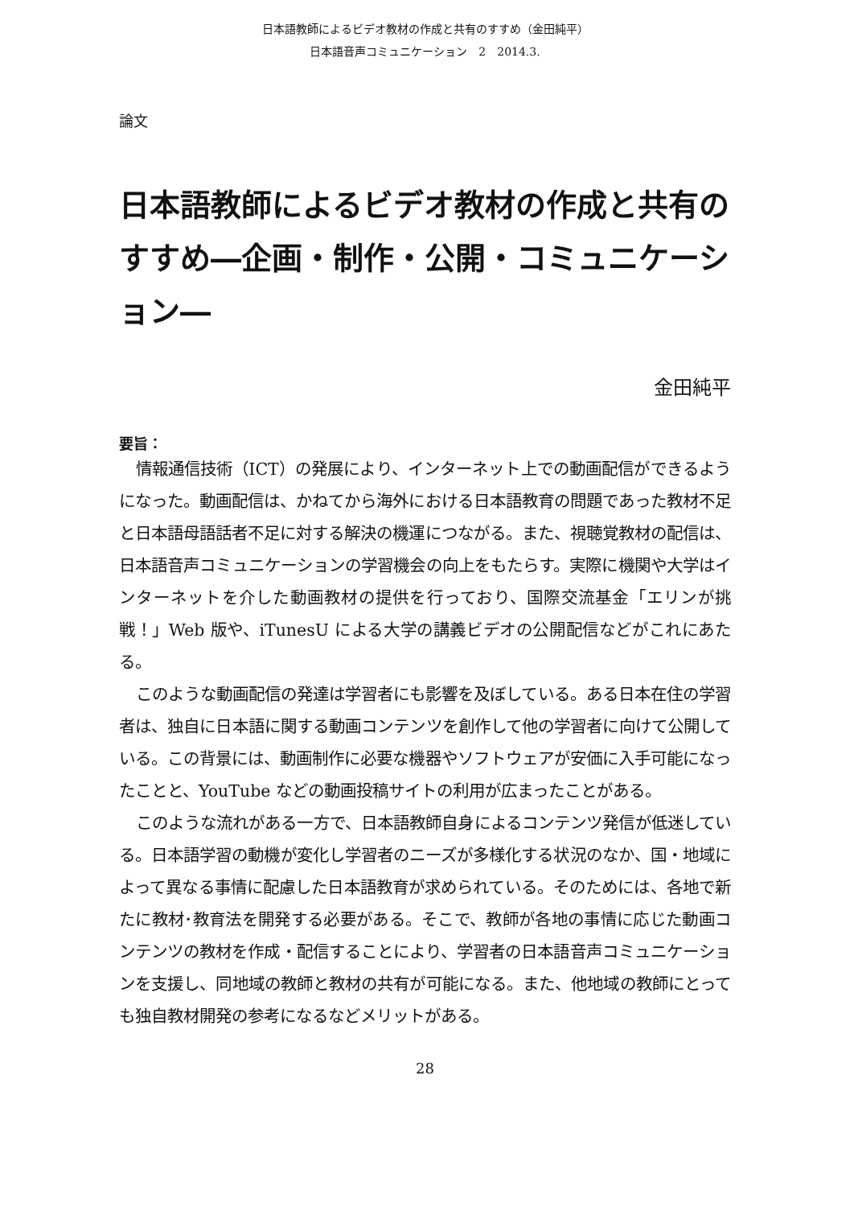日本語教師によるビデオ教材の作成と共有のすすめ（金田純平）
日本語音声コミュニケーション　2　2014.3.
論文
日本語教師によるビデオ教材の作成と共有のすすめ―企画・制作・公開・コミュニケーション―
金田純平
要旨：
情報通信技術（ICT）の発展により、インターネット上での動画配信ができるようになった。動画配信は、かねてから海外における日本語教育の問題であった教材不足と日本語母語話者不足に対する解決の機運につながる。また、視聴覚教材の配信は、日本語音声コミュニケーションの学習機会の向上をもたらす。実際に機関や大学はインターネットを介した動画教材の提供を行っており、国際交流基金「エリンが挑戦！」Web 版や、iTunesU による大学の講義ビデオの公開配信などがこれにあたる。
このような動画配信の発達は学習者にも影響を及ぼしている。ある日本在住の学習者は、独自に日本語に関する動画コンテンツを創作して他の学習者に向けて公開している。この背景には、動画制作に必要な機器やソフトウェアが安価に入手可能になったことと、YouTube などの動画投稿サイトの利用が広まったことがある。
このような流れがある一方で、日本語教師自身によるコンテンツ発信が低迷している。日本語学習の動機が変化し学習者のニーズが多様化する状況のなか、国・地域によって異なる事情に配慮した日本語教育が求められている。そのためには、各地で新たに教材･教育法を開発する必要がある。そこで、教師が各地の事情に応じた動画コンテンツの教材を作成・配信することにより、学習者の日本語音声コミュニケーションを支援し、同地域の教師と教材の共有が可能になる。また、他地域の教師にとっても独自教材開発の参考になるなどメリットがある。
28